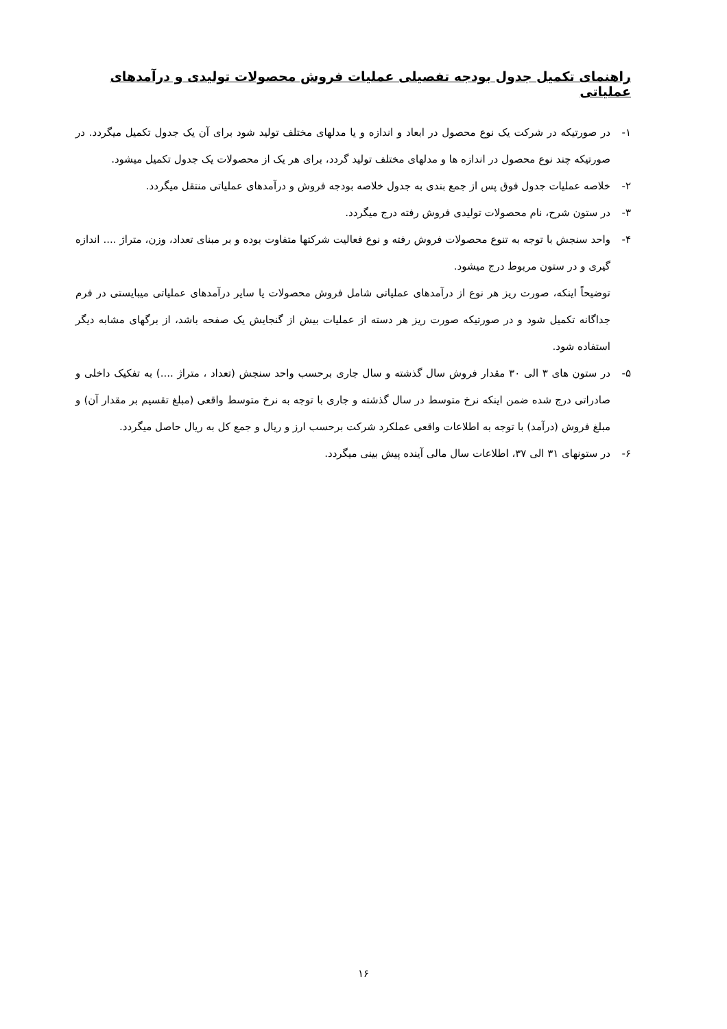راهنمای تکمیل جدول بودجه تفصیلی عملیات فروش محصولات تولیدی و درآمدهای عملیاتی
۱- در صورتیکه در شرکت یک نوع محصول در ابعاد و اندازه و یا مدلهای مختلف تولید شود برای آن یک جدول تکمیل میگردد. در صورتیکه چند نوع محصول در اندازه ها و مدلهای مختلف تولید گردد، برای هر یک از محصولات یک جدول تکمیل میشود.
۲- خلاصه عملیات جدول فوق پس از جمع بندی به جدول خلاصه بودجه فروش و درآمدهای عملیاتی منتقل میگردد.
۳- در ستون شرح، نام محصولات تولیدی فروش رفته درج میگردد.
۴- واحد سنجش با توجه به تنوع محصولات فروش رفته و نوع فعالیت شرکتها متفاوت بوده و بر مبنای تعداد، وزن، متراژ .... اندازه گیری و در ستون مربوط درج میشود.
توضیحاً اینکه، صورت ریز هر نوع از درآمدهای عملیاتی شامل فروش محصولات یا سایر درآمدهای عملیاتی میبایستی در فرم جداگانه تکمیل شود و در صورتیکه صورت ریز هر دسته از عملیات بیش از گنجایش یک صفحه باشد، از برگهای مشابه دیگر استفاده شود.
۵- در ستون های ۳ الی ۳۰ مقدار فروش سال گذشته و سال جاری برحسب واحد سنجش (تعداد ، متراژ ....) به تفکیک داخلی و صادراتی درج شده ضمن اینکه نرخ متوسط در سال گذشته و جاری با توجه به نرخ متوسط واقعی (مبلغ تقسیم بر مقدار آن) و مبلغ فروش (درآمد) با توجه به اطلاعات واقعی عملکرد شرکت برحسب ارز و ریال و جمع کل به ریال حاصل میگردد.
۶- در ستونهای ۳۱ الی ۳۷، اطلاعات سال مالی آینده پیش بینی میگردد.
۱۶